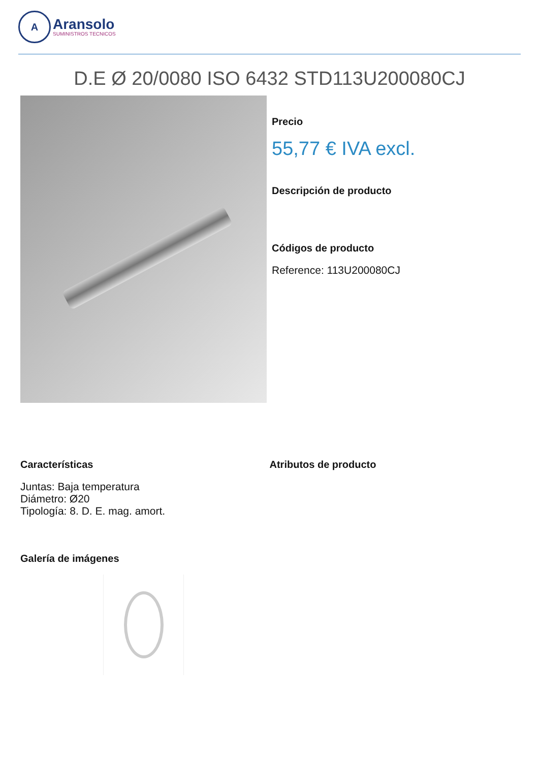A
Aransolo
SUMINISTROS TECNICOS
D.E Ø 20/0080 ISO 6432 STD113U200080CJ
Precio
55,77 € IVA excl.
Descripción de producto
Códigos de producto
Reference: 113U200080CJ
Características
Juntas: Baja temperatura
Diámetro: Ø20
Tipología: 8. D. E. mag. amort.
Atributos de producto
Galería de imágenes